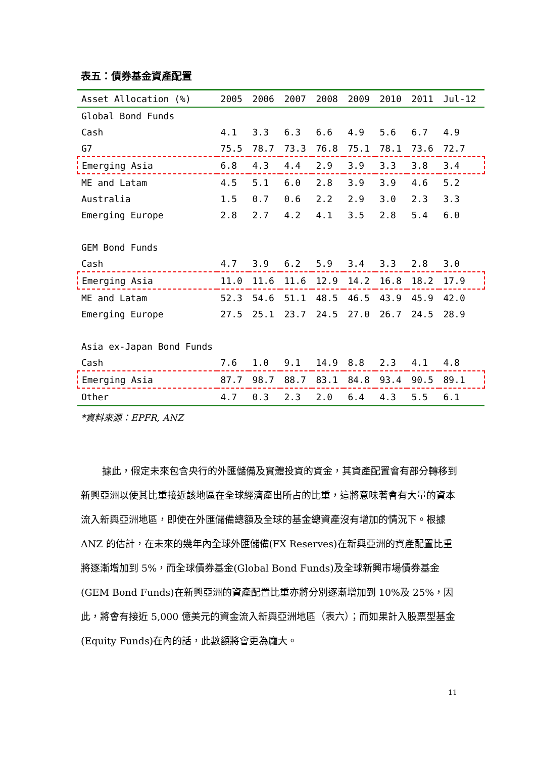表五：債券基金資產配置
| Asset Allocation (%) | 2005 | 2006 | 2007 | 2008 | 2009 | 2010 | 2011 | Jul-12 |
| --- | --- | --- | --- | --- | --- | --- | --- | --- |
| Global Bond Funds | | | | | | | | |
| Cash | 4.1 | 3.3 | 6.3 | 6.6 | 4.9 | 5.6 | 6.7 | 4.9 |
| G7 | 75.5 | 78.7 | 73.3 | 76.8 | 75.1 | 78.1 | 73.6 | 72.7 |
| Emerging Asia | 6.8 | 4.3 | 4.4 | 2.9 | 3.9 | 3.3 | 3.8 | 3.4 |
| ME and Latam | 4.5 | 5.1 | 6.0 | 2.8 | 3.9 | 3.9 | 4.6 | 5.2 |
| Australia | 1.5 | 0.7 | 0.6 | 2.2 | 2.9 | 3.0 | 2.3 | 3.3 |
| Emerging Europe | 2.8 | 2.7 | 4.2 | 4.1 | 3.5 | 2.8 | 5.4 | 6.0 |
| GEM Bond Funds | | | | | | | | |
| Cash | 4.7 | 3.9 | 6.2 | 5.9 | 3.4 | 3.3 | 2.8 | 3.0 |
| Emerging Asia | 11.0 | 11.6 | 11.6 | 12.9 | 14.2 | 16.8 | 18.2 | 17.9 |
| ME and Latam | 52.3 | 54.6 | 51.1 | 48.5 | 46.5 | 43.9 | 45.9 | 42.0 |
| Emerging Europe | 27.5 | 25.1 | 23.7 | 24.5 | 27.0 | 26.7 | 24.5 | 28.9 |
| Asia ex-Japan Bond Funds | | | | | | | | |
| Cash | 7.6 | 1.0 | 9.1 | 14.9 | 8.8 | 2.3 | 4.1 | 4.8 |
| Emerging Asia | 87.7 | 98.7 | 88.7 | 83.1 | 84.8 | 93.4 | 90.5 | 89.1 |
| Other | 4.7 | 0.3 | 2.3 | 2.0 | 6.4 | 4.3 | 5.5 | 6.1 |
*資料來源：EPFR, ANZ
據此，假定未來包含央行的外匯儲備及實體投資的資金，其資產配置會有部分轉移到新興亞洲以使其比重接近該地區在全球經濟產出所占的比重，這將意味著會有大量的資本流入新興亞洲地區，即使在外匯儲備總額及全球的基金總資產沒有增加的情況下。根據 ANZ 的估計，在未來的幾年內全球外匯儲備(FX Reserves)在新興亞洲的資產配置比重將逐漸增加到 5%，而全球債券基金(Global Bond Funds)及全球新興市場債券基金(GEM Bond Funds)在新興亞洲的資產配置比重亦將分別逐漸增加到 10%及 25%，因此，將會有接近 5,000 億美元的資金流入新興亞洲地區（表六）；而如果計入股票型基金(Equity Funds)在內的話，此數額將會更為龐大。
11